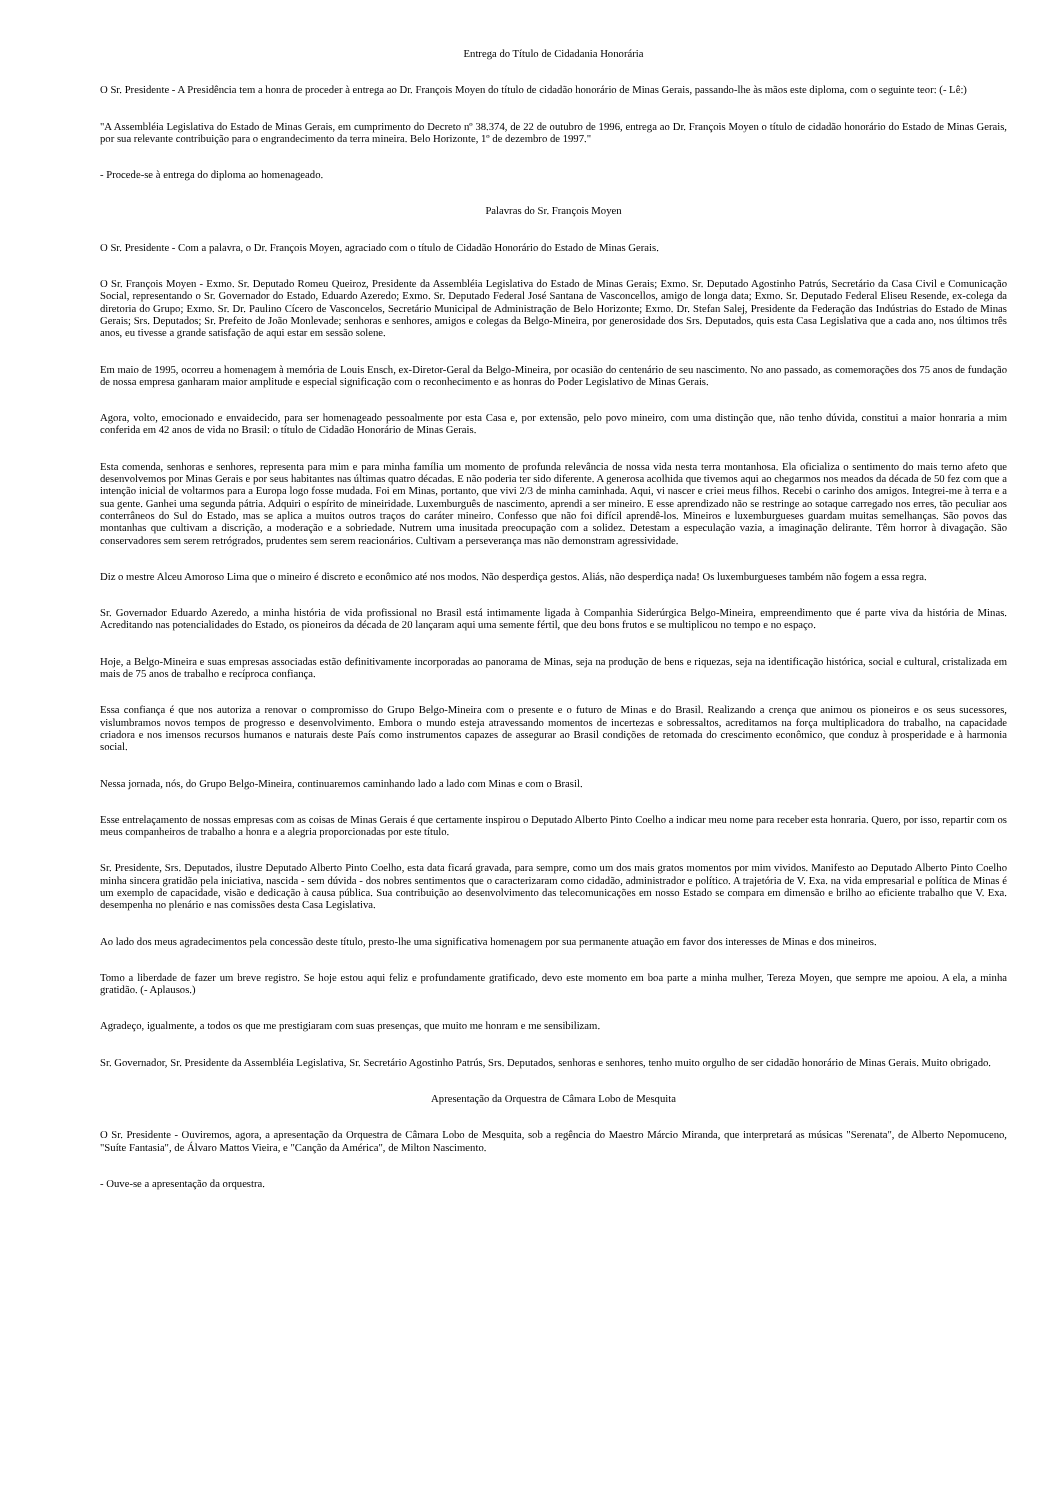Entrega do Título de Cidadania Honorária
O Sr. Presidente - A Presidência tem a honra de proceder à entrega ao Dr. François Moyen do título de cidadão honorário de Minas Gerais, passando-lhe às mãos este diploma, com o seguinte teor: (- Lê:)
"A Assembléia Legislativa do Estado de Minas Gerais, em cumprimento do Decreto nº 38.374, de 22 de outubro de 1996, entrega ao Dr. François Moyen o título de cidadão honorário do Estado de Minas Gerais, por sua relevante contribuição para o engrandecimento da terra mineira. Belo Horizonte, 1º de dezembro de 1997."
- Procede-se à entrega do diploma ao homenageado.
Palavras do Sr. François Moyen
O Sr. Presidente - Com a palavra, o Dr. François Moyen, agraciado com o título de Cidadão Honorário do Estado de Minas Gerais.
O Sr. François Moyen - Exmo. Sr. Deputado Romeu Queiroz, Presidente da Assembléia Legislativa do Estado de Minas Gerais; Exmo. Sr. Deputado Agostinho Patrús, Secretário da Casa Civil e Comunicação Social, representando o Sr. Governador do Estado, Eduardo Azeredo; Exmo. Sr. Deputado Federal José Santana de Vasconcellos, amigo de longa data; Exmo. Sr. Deputado Federal Eliseu Resende, ex-colega da diretoria do Grupo; Exmo. Sr. Dr. Paulino Cícero de Vasconcelos, Secretário Municipal de Administração de Belo Horizonte; Exmo. Dr. Stefan Salej, Presidente da Federação das Indústrias do Estado de Minas Gerais; Srs. Deputados; Sr. Prefeito de João Monlevade; senhoras e senhores, amigos e colegas da Belgo-Mineira, por generosidade dos Srs. Deputados, quis esta Casa Legislativa que a cada ano, nos últimos três anos, eu tivesse a grande satisfação de aqui estar em sessão solene.
Em maio de 1995, ocorreu a homenagem à memória de Louis Ensch, ex-Diretor-Geral da Belgo-Mineira, por ocasião do centenário de seu nascimento. No ano passado, as comemorações dos 75 anos de fundação de nossa empresa ganharam maior amplitude e especial significação com o reconhecimento e as honras do Poder Legislativo de Minas Gerais.
Agora, volto, emocionado e envaidecido, para ser homenageado pessoalmente por esta Casa e, por extensão, pelo povo mineiro, com uma distinção que, não tenho dúvida, constitui a maior honraria a mim conferida em 42 anos de vida no Brasil: o título de Cidadão Honorário de Minas Gerais.
Esta comenda, senhoras e senhores, representa para mim e para minha família um momento de profunda relevância de nossa vida nesta terra montanhosa. Ela oficializa o sentimento do mais terno afeto que desenvolvemos por Minas Gerais e por seus habitantes nas últimas quatro décadas. E não poderia ter sido diferente. A generosa acolhida que tivemos aqui ao chegarmos nos meados da década de 50 fez com que a intenção inicial de voltarmos para a Europa logo fosse mudada. Foi em Minas, portanto, que vivi 2/3 de minha caminhada. Aqui, vi nascer e criei meus filhos. Recebi o carinho dos amigos. Integrei-me à terra e a sua gente. Ganhei uma segunda pátria. Adquiri o espírito de mineiridade. Luxemburguês de nascimento, aprendi a ser mineiro. E esse aprendizado não se restringe ao sotaque carregado nos erres, tão peculiar aos conterrâneos do Sul do Estado, mas se aplica a muitos outros traços do caráter mineiro. Confesso que não foi difícil aprendê-los. Mineiros e luxemburgueses guardam muitas semelhanças. São povos das montanhas que cultivam a discrição, a moderação e a sobriedade. Nutrem uma inusitada preocupação com a solidez. Detestam a especulação vazia, a imaginação delirante. Têm horror à divagação. São conservadores sem serem retrógrados, prudentes sem serem reacionários. Cultivam a perseverança mas não demonstram agressividade.
Diz o mestre Alceu Amoroso Lima que o mineiro é discreto e econômico até nos modos. Não desperdiça gestos. Aliás, não desperdiça nada! Os luxemburgueses também não fogem a essa regra.
Sr. Governador Eduardo Azeredo, a minha história de vida profissional no Brasil está intimamente ligada à Companhia Siderúrgica Belgo-Mineira, empreendimento que é parte viva da história de Minas. Acreditando nas potencialidades do Estado, os pioneiros da década de 20 lançaram aqui uma semente fértil, que deu bons frutos e se multiplicou no tempo e no espaço.
Hoje, a Belgo-Mineira e suas empresas associadas estão definitivamente incorporadas ao panorama de Minas, seja na produção de bens e riquezas, seja na identificação histórica, social e cultural, cristalizada em mais de 75 anos de trabalho e recíproca confiança.
Essa confiança é que nos autoriza a renovar o compromisso do Grupo Belgo-Mineira com o presente e o futuro de Minas e do Brasil. Realizando a crença que animou os pioneiros e os seus sucessores, vislumbramos novos tempos de progresso e desenvolvimento. Embora o mundo esteja atravessando momentos de incertezas e sobressaltos, acreditamos na força multiplicadora do trabalho, na capacidade criadora e nos imensos recursos humanos e naturais deste País como instrumentos capazes de assegurar ao Brasil condições de retomada do crescimento econômico, que conduz à prosperidade e à harmonia social.
Nessa jornada, nós, do Grupo Belgo-Mineira, continuaremos caminhando lado a lado com Minas e com o Brasil.
Esse entrelaçamento de nossas empresas com as coisas de Minas Gerais é que certamente inspirou o Deputado Alberto Pinto Coelho a indicar meu nome para receber esta honraria. Quero, por isso, repartir com os meus companheiros de trabalho a honra e a alegria proporcionadas por este título.
Sr. Presidente, Srs. Deputados, ilustre Deputado Alberto Pinto Coelho, esta data ficará gravada, para sempre, como um dos mais gratos momentos por mim vividos. Manifesto ao Deputado Alberto Pinto Coelho minha sincera gratidão pela iniciativa, nascida - sem dúvida - dos nobres sentimentos que o caracterizaram como cidadão, administrador e político. A trajetória de V. Exa. na vida empresarial e política de Minas é um exemplo de capacidade, visão e dedicação à causa pública. Sua contribuição ao desenvolvimento das telecomunicações em nosso Estado se compara em dimensão e brilho ao eficiente trabalho que V. Exa. desempenha no plenário e nas comissões desta Casa Legislativa.
Ao lado dos meus agradecimentos pela concessão deste título, presto-lhe uma significativa homenagem por sua permanente atuação em favor dos interesses de Minas e dos mineiros.
Tomo a liberdade de fazer um breve registro. Se hoje estou aqui feliz e profundamente gratificado, devo este momento em boa parte a minha mulher, Tereza Moyen, que sempre me apoiou. A ela, a minha gratidão. (- Aplausos.)
Agradeço, igualmente, a todos os que me prestigiaram com suas presenças, que muito me honram e me sensibilizam.
Sr. Governador, Sr. Presidente da Assembléia Legislativa, Sr. Secretário Agostinho Patrús, Srs. Deputados, senhoras e senhores, tenho muito orgulho de ser cidadão honorário de Minas Gerais. Muito obrigado.
Apresentação da Orquestra de Câmara Lobo de Mesquita
O Sr. Presidente - Ouviremos, agora, a apresentação da Orquestra de Câmara Lobo de Mesquita, sob a regência do Maestro Márcio Miranda, que interpretará as músicas "Serenata", de Alberto Nepomuceno, "Suíte Fantasia", de Álvaro Mattos Vieira, e "Canção da América", de Milton Nascimento.
- Ouve-se a apresentação da orquestra.